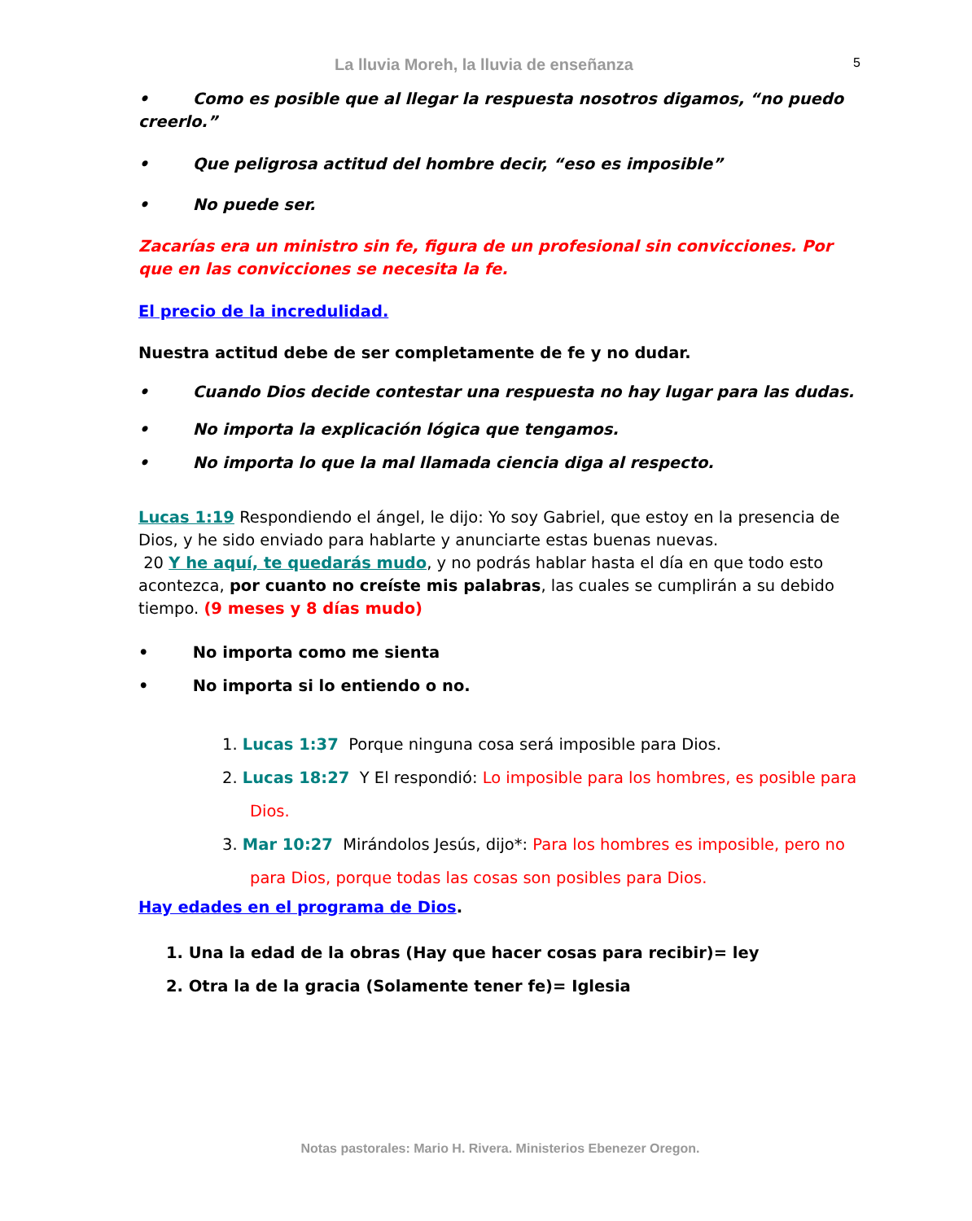La lluvia Moreh, la lluvia de enseñanza
5
• Como es posible que al llegar la respuesta nosotros digamos, “no puedo creerlo.”
• Que peligrosa actitud del hombre decir, “eso es imposible”
• No puede ser.
Zacarías era un ministro sin fe, figura de un profesional sin convicciones. Por que en las convicciones se necesita la fe.
El precio de la incredulidad.
Nuestra actitud debe de ser completamente de fe y no dudar.
• Cuando Dios decide contestar una respuesta no hay lugar para las dudas.
• No importa la explicación lógica que tengamos.
• No importa lo que la mal llamada ciencia diga al respecto.
Lucas 1:19 Respondiendo el ángel, le dijo: Yo soy Gabriel, que estoy en la presencia de Dios, y he sido enviado para hablarte y anunciarte estas buenas nuevas.
20 Y he aquí, te quedarás mudo, y no podrás hablar hasta el día en que todo esto acontezca, por cuanto no creíste mis palabras, las cuales se cumplirán a su debido tiempo. (9 meses y 8 días mudo)
• No importa como me sienta
• No importa si lo entiendo o no.
1. Lucas 1:37 Porque ninguna cosa será imposible para Dios.
2. Lucas 18:27 Y El respondió: Lo imposible para los hombres, es posible para Dios.
3. Mar 10:27 Mirándolos Jesús, dijo*: Para los hombres es imposible, pero no para Dios, porque todas las cosas son posibles para Dios.
Hay edades en el programa de Dios.
1. Una la edad de la obras (Hay que hacer cosas para recibir)= ley
2. Otra la de la gracia (Solamente tener fe)= Iglesia
Notas pastorales: Mario H. Rivera. Ministerios Ebenezer Oregon.